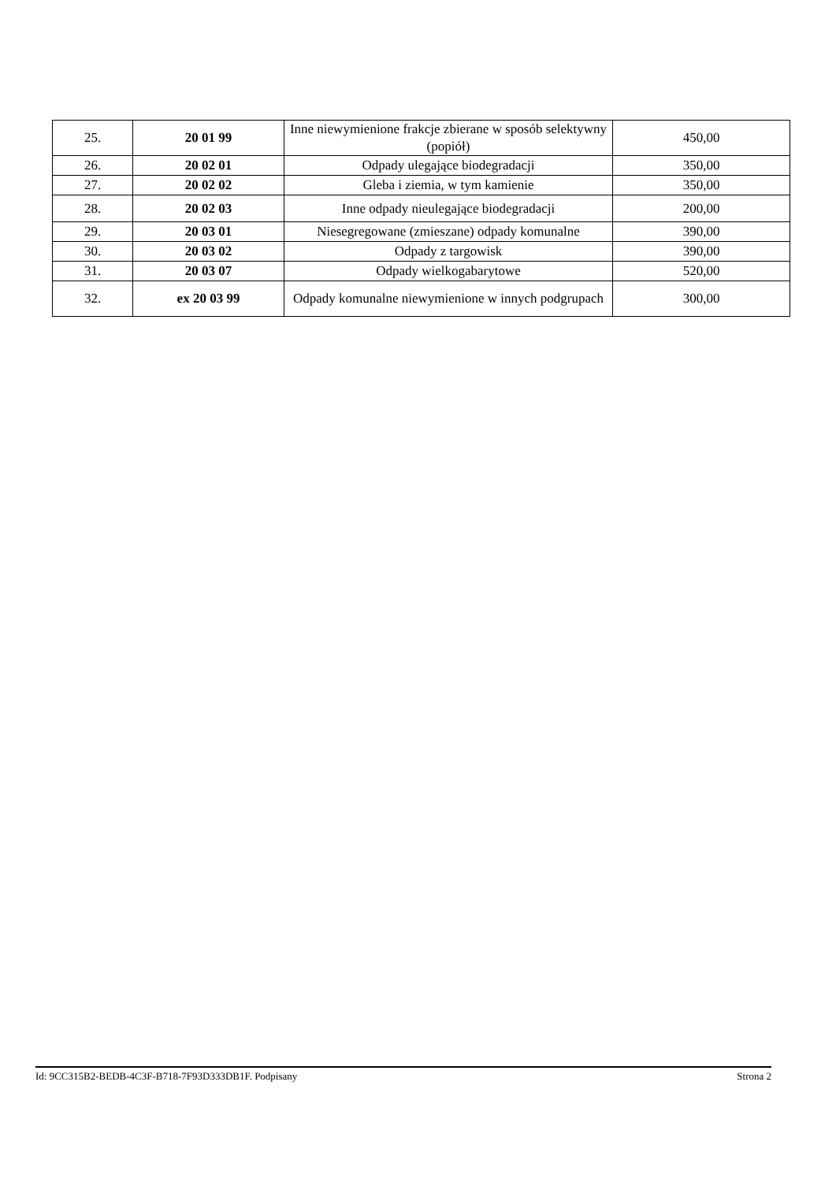| 25. | 20 01 99 | Inne niewymienione frakcje zbierane w sposób selektywny (popiół) | 450,00 |
| 26. | 20 02 01 | Odpady ulegające biodegradacji | 350,00 |
| 27. | 20 02 02 | Gleba i ziemia, w tym kamienie | 350,00 |
| 28. | 20 02 03 | Inne odpady nieulegające biodegradacji | 200,00 |
| 29. | 20 03 01 | Niesegregowane (zmieszane) odpady komunalne | 390,00 |
| 30. | 20 03 02 | Odpady z targowisk | 390,00 |
| 31. | 20 03 07 | Odpady wielkogabarytowe | 520,00 |
| 32. | ex 20 03 99 | Odpady komunalne niewymienione w innych podgrupach | 300,00 |
Id: 9CC315B2-BEDB-4C3F-B718-7F93D333DB1F. Podpisany Strona 2